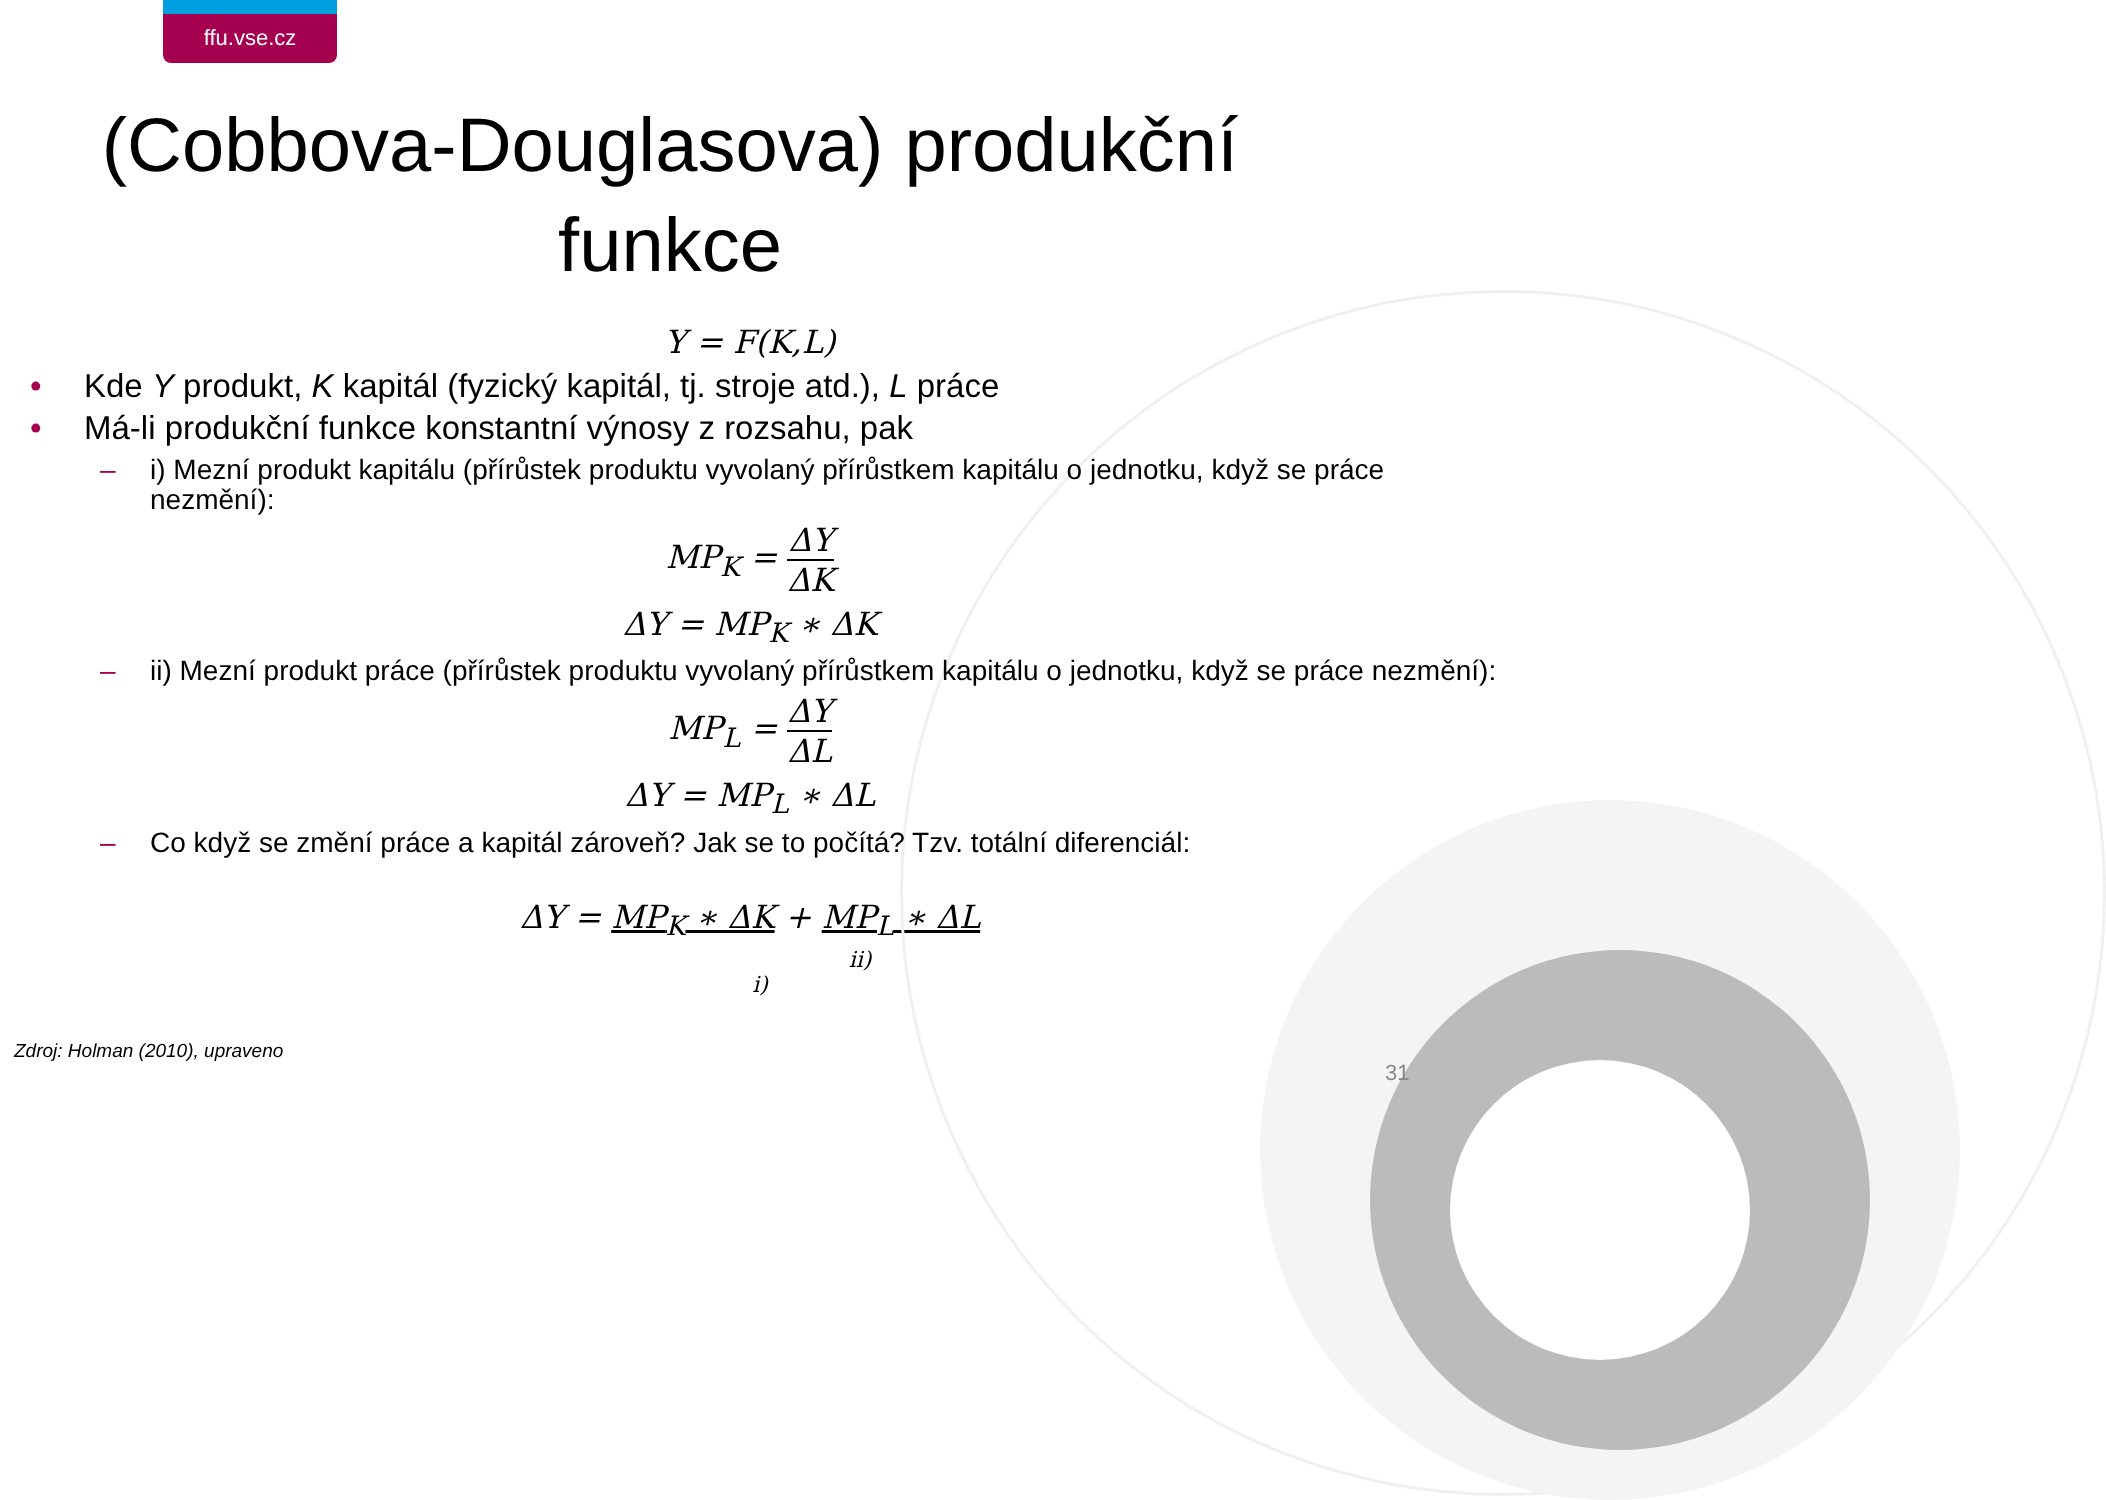ffu.vse.cz
(Cobbova-Douglasova) produkční funkce
Y = F(K,L)
• Kde Y produkt, K kapitál (fyzický kapitál, tj. stroje atd.), L práce
• Má-li produkční funkce konstantní výnosy z rozsahu, pak
– i) Mezní produkt kapitálu (přírůstek produktu vyvolaný přírůstkem kapitálu o jednotku, když se práce nezmění):
MP<sub>K</sub> =
ΔY
ΔK
ΔY = MP<sub>K</sub> ∗ ΔK
– ii) Mezní produkt práce (přírůstek produktu vyvolaný přírůstkem kapitálu o jednotku, když se práce nezmění):
MP<sub>L</sub> =
ΔY
ΔL
ΔY = MP<sub>L</sub> ∗ ΔL
– Co když se změní práce a kapitál zároveň? Jak se to počítá? Tzv. totální diferenciál:
ΔY = MP<sub>K</sub> ∗ ΔK + MP<sub>L</sub> ∗ ΔL
ii)
i)
Zdroj: Holman (2010), upraveno
31